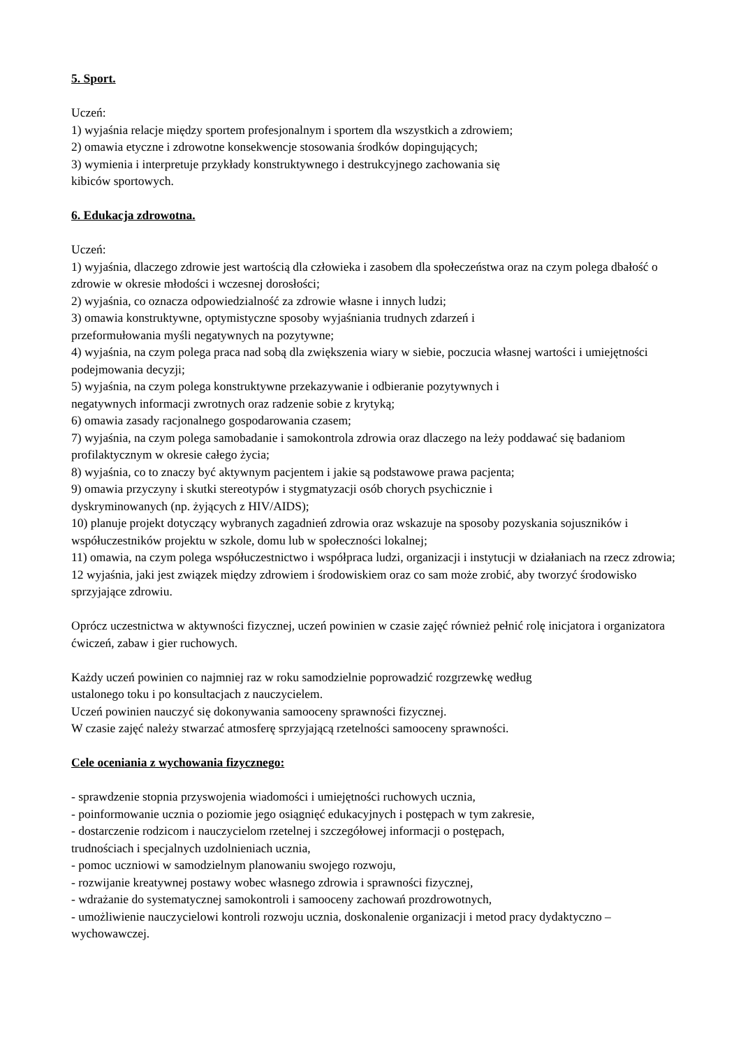5. Sport.
Uczeń:
1) wyjaśnia relacje między sportem profesjonalnym i sportem dla wszystkich a zdrowiem;
2) omawia etyczne i zdrowotne konsekwencje stosowania środków dopingujących;
3) wymienia i interpretuje przykłady konstruktywnego i destrukcyjnego zachowania się
kibiców sportowych.
6. Edukacja zdrowotna.
Uczeń:
1) wyjaśnia, dlaczego zdrowie jest wartością dla człowieka i zasobem dla społeczeństwa oraz na czym polega dbałość o zdrowie w okresie młodości i wczesnej dorosłości;
2) wyjaśnia, co oznacza odpowiedzialność za zdrowie własne i innych ludzi;
3) omawia konstruktywne, optymistyczne sposoby wyjaśniania trudnych zdarzeń i
przeformułowania myśli negatywnych na pozytywne;
4) wyjaśnia, na czym polega praca nad sobą dla zwiększenia wiary w siebie, poczucia własnej wartości i umiejętności podejmowania decyzji;
5) wyjaśnia, na czym polega konstruktywne przekazywanie i odbieranie pozytywnych i
negatywnych informacji zwrotnych oraz radzenie sobie z krytyką;
6) omawia zasady racjonalnego gospodarowania czasem;
7) wyjaśnia, na czym polega samobadanie i samokontrola zdrowia oraz dlaczego na leży poddawać się badaniom profilaktycznym w okresie całego życia;
8) wyjaśnia, co to znaczy być aktywnym pacjentem i jakie są podstawowe prawa pacjenta;
9) omawia przyczyny i skutki stereotypów i stygmatyzacji osób chorych psychicznie i
dyskryminowanych (np. żyjących z HIV/AIDS);
10) planuje projekt dotyczący wybranych zagadnień zdrowia oraz wskazuje na sposoby pozyskania sojuszników i współuczestników projektu w szkole, domu lub w społeczności lokalnej;
11) omawia, na czym polega współuczestnictwo i współpraca ludzi, organizacji i instytucji w działaniach na rzecz zdrowia;
12 wyjaśnia, jaki jest związek między zdrowiem i środowiskiem oraz co sam może zrobić, aby tworzyć środowisko sprzyjające zdrowiu.
Oprócz uczestnictwa w aktywności fizycznej, uczeń powinien w czasie zajęć również pełnić rolę inicjatora i organizatora ćwiczeń, zabaw i gier ruchowych.
Każdy uczeń powinien co najmniej raz w roku samodzielnie poprowadzić rozgrzewkę według
ustalonego toku i po konsultacjach z nauczycielem.
Uczeń powinien nauczyć się dokonywania samooceny sprawności fizycznej.
W czasie zajęć należy stwarzać atmosferę sprzyjającą rzetelności samooceny sprawności.
Cele oceniania z wychowania fizycznego:
- sprawdzenie stopnia przyswojenia wiadomości i umiejętności ruchowych ucznia,
- poinformowanie ucznia o poziomie jego osiągnięć edukacyjnych i postępach w tym zakresie,
- dostarczenie rodzicom i nauczycielom rzetelnej i szczegółowej informacji o postępach,
trudnościach i specjalnych uzdolnieniach ucznia,
- pomoc uczniowi w samodzielnym planowaniu swojego rozwoju,
- rozwijanie kreatywnej postawy wobec własnego zdrowia i sprawności fizycznej,
- wdrażanie do systematycznej samokontroli i samooceny zachowań prozdrowotnych,
- umożliwienie nauczycielowi kontroli rozwoju ucznia, doskonalenie organizacji i metod pracy dydaktyczno –wychowawczej.